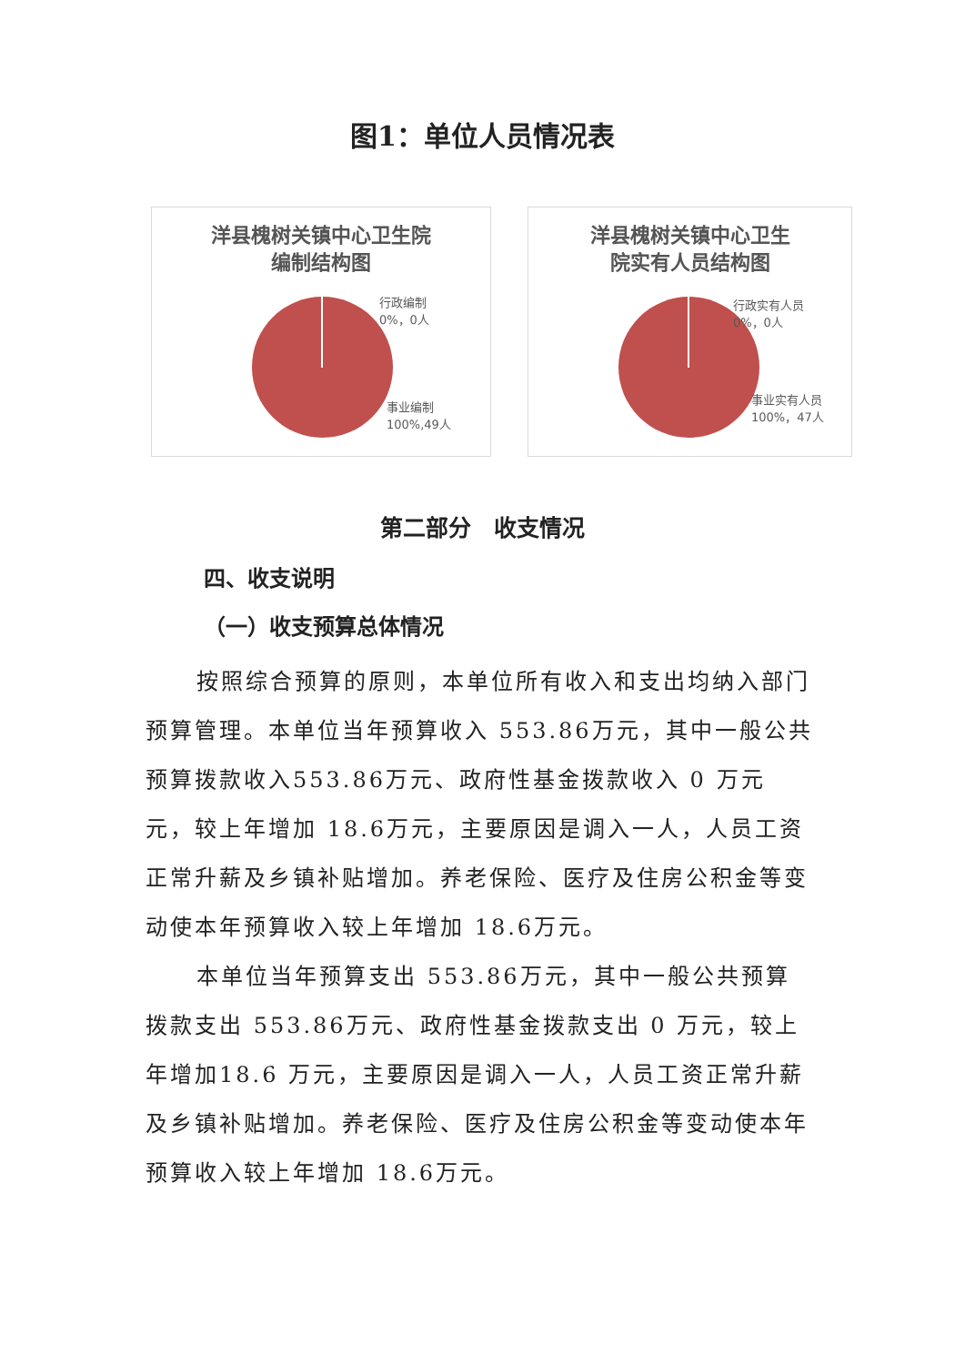图1：单位人员情况表
洋县槐树关镇中心卫生院
编制结构图
行政编制
0%，0人
事业编制
100%,49人
洋县槐树关镇中心卫生
院实有人员结构图
行政实有人员
0%，0人
事业实有人员
100%，47人
第二部分　收支情况
四、收支说明
（一）收支预算总体情况
按照综合预算的原则，本单位所有收入和支出均纳入部门预算管理。本单位当年预算收入 553.86万元，其中一般公共预算拨款收入553.86万元、政府性基金拨款收入 0 万元元，较上年增加 18.6万元，主要原因是调入一人，人员工资正常升薪及乡镇补贴增加。养老保险、医疗及住房公积金等变动使本年预算收入较上年增加 18.6万元。
本单位当年预算支出 553.86万元，其中一般公共预算拨款支出 553.86万元、政府性基金拨款支出 0 万元，较上年增加18.6 万元，主要原因是调入一人，人员工资正常升薪及乡镇补贴增加。养老保险、医疗及住房公积金等变动使本年预算收入较上年增加 18.6万元。